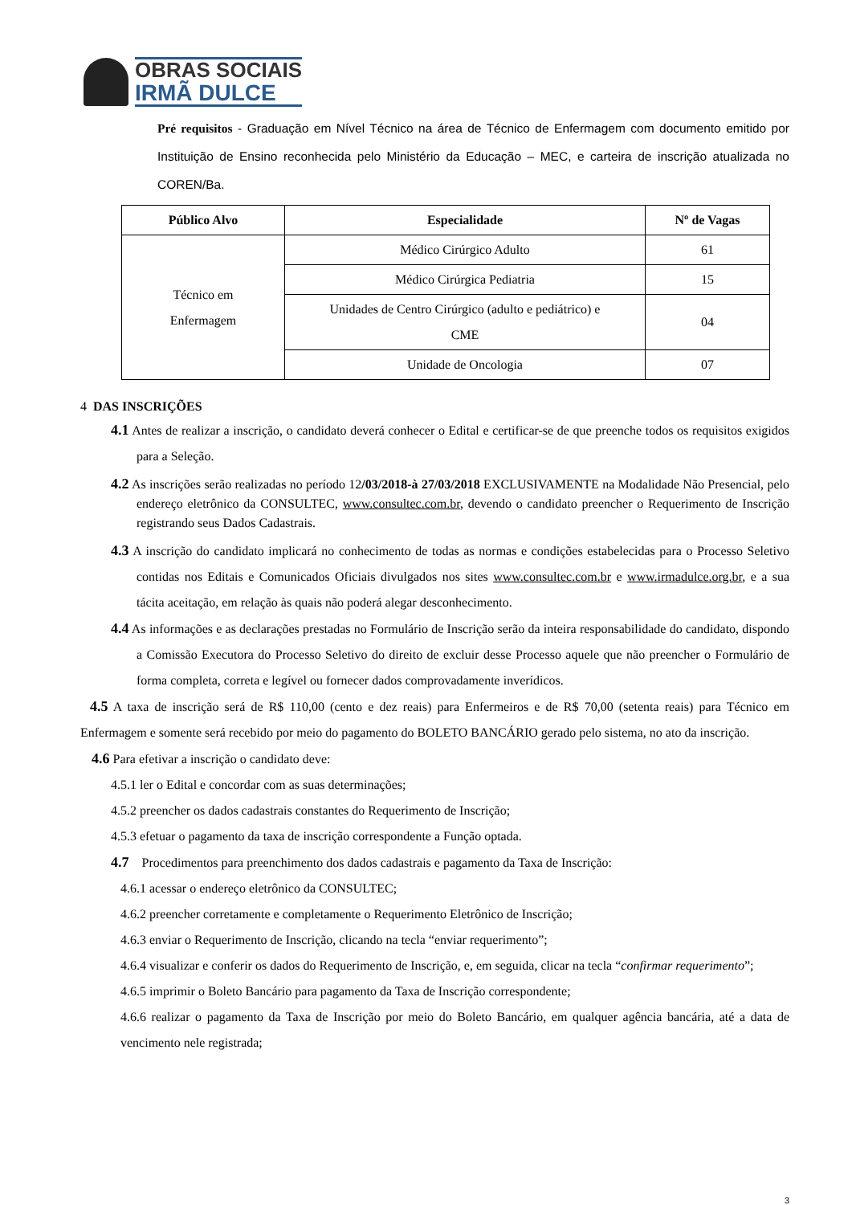OBRAS SOCIAIS
IRMÃ DULCE
Pré requisitos - Graduação em Nível Técnico na área de Técnico de Enfermagem com documento emitido por Instituição de Ensino reconhecida pelo Ministério da Educação – MEC, e carteira de inscrição atualizada no COREN/Ba.
| Público Alvo | Especialidade | Nº de Vagas |
| --- | --- | --- |
| Técnico em Enfermagem | Médico Cirúrgico Adulto | 61 |
| | Médico Cirúrgica Pediatria | 15 |
| | Unidades de Centro Cirúrgico (adulto e pediátrico) e CME | 04 |
| | Unidade de Oncologia | 07 |
4 DAS INSCRIÇÕES
4.1 Antes de realizar a inscrição, o candidato deverá conhecer o Edital e certificar-se de que preenche todos os requisitos exigidos para a Seleção.
4.2 As inscrições serão realizadas no período 12/03/2018-à 27/03/2018 EXCLUSIVAMENTE na Modalidade Não Presencial, pelo endereço eletrônico da CONSULTEC, www.consultec.com.br, devendo o candidato preencher o Requerimento de Inscrição registrando seus Dados Cadastrais.
4.3 A inscrição do candidato implicará no conhecimento de todas as normas e condições estabelecidas para o Processo Seletivo contidas nos Editais e Comunicados Oficiais divulgados nos sites www.consultec.com.br e www.irmadulce.org.br, e a sua tácita aceitação, em relação às quais não poderá alegar desconhecimento.
4.4 As informações e as declarações prestadas no Formulário de Inscrição serão da inteira responsabilidade do candidato, dispondo a Comissão Executora do Processo Seletivo do direito de excluir desse Processo aquele que não preencher o Formulário de forma completa, correta e legível ou fornecer dados comprovadamente inverídicos.
4.5 A taxa de inscrição será de R$ 110,00 (cento e dez reais) para Enfermeiros e de R$ 70,00 (setenta reais) para Técnico em Enfermagem e somente será recebido por meio do pagamento do BOLETO BANCÁRIO gerado pelo sistema, no ato da inscrição.
4.6 Para efetivar a inscrição o candidato deve:
4.5.1 ler o Edital e concordar com as suas determinações;
4.5.2 preencher os dados cadastrais constantes do Requerimento de Inscrição;
4.5.3 efetuar o pagamento da taxa de inscrição correspondente a Função optada.
4.7 Procedimentos para preenchimento dos dados cadastrais e pagamento da Taxa de Inscrição:
4.6.1 acessar o endereço eletrônico da CONSULTEC;
4.6.2 preencher corretamente e completamente o Requerimento Eletrônico de Inscrição;
4.6.3 enviar o Requerimento de Inscrição, clicando na tecla “enviar requerimento”;
4.6.4 visualizar e conferir os dados do Requerimento de Inscrição, e, em seguida, clicar na tecla “confirmar requerimento”;
4.6.5 imprimir o Boleto Bancário para pagamento da Taxa de Inscrição correspondente;
4.6.6 realizar o pagamento da Taxa de Inscrição por meio do Boleto Bancário, em qualquer agência bancária, até a data de vencimento nele registrada;
3